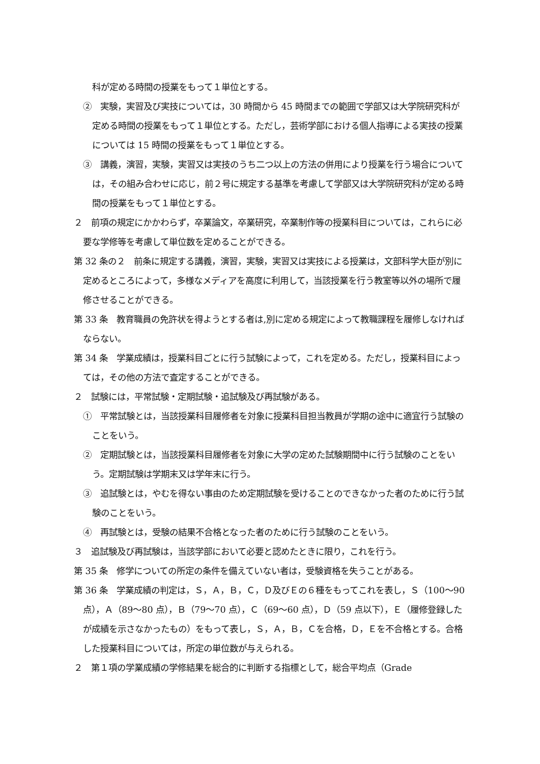科が定める時間の授業をもって１単位とする。
②　実験，実習及び実技については，30 時間から 45 時間までの範囲で学部又は大学院研究科が定める時間の授業をもって１単位とする。ただし，芸術学部における個人指導による実技の授業については 15 時間の授業をもって１単位とする。
③　講義，演習，実験，実習又は実技のうち二つ以上の方法の併用により授業を行う場合については，その組み合わせに応じ，前２号に規定する基準を考慮して学部又は大学院研究科が定める時間の授業をもって１単位とする。
２　前項の規定にかかわらず，卒業論文，卒業研究，卒業制作等の授業科目については，これらに必要な学修等を考慮して単位数を定めることができる。
第 32 条の２　前条に規定する講義，演習，実験，実習又は実技による授業は，文部科学大臣が別に定めるところによって，多様なメディアを高度に利用して，当該授業を行う教室等以外の場所で履修させることができる。
第 33 条　教育職員の免許状を得ようとする者は,別に定める規定によって教職課程を履修しなければならない。
第 34 条　学業成績は，授業科目ごとに行う試験によって，これを定める。ただし，授業科目によっては，その他の方法で査定することができる。
２　試験には，平常試験・定期試験・追試験及び再試験がある。
①　平常試験とは，当該授業科目履修者を対象に授業科目担当教員が学期の途中に適宜行う試験のことをいう。
②　定期試験とは，当該授業科目履修者を対象に大学の定めた試験期間中に行う試験のことをいう。定期試験は学期末又は学年末に行う。
③　追試験とは，やむを得ない事由のため定期試験を受けることのできなかった者のために行う試験のことをいう。
④　再試験とは，受験の結果不合格となった者のために行う試験のことをいう。
３　追試験及び再試験は，当該学部において必要と認めたときに限り，これを行う。
第 35 条　修学についての所定の条件を備えていない者は，受験資格を失うことがある。
第 36 条　学業成績の判定は，Ｓ，Ａ，Ｂ，Ｃ，Ｄ及びＥの６種をもってこれを表し，Ｓ（100～90 点），Ａ（89～80 点），Ｂ（79～70 点），Ｃ（69～60 点），Ｄ（59 点以下），Ｅ（履修登録したが成績を示さなかったもの）をもって表し，Ｓ，Ａ，Ｂ，Ｃを合格，Ｄ，Ｅを不合格とする。合格した授業科目については，所定の単位数が与えられる。
２　第１項の学業成績の学修結果を総合的に判断する指標として，総合平均点（Grade